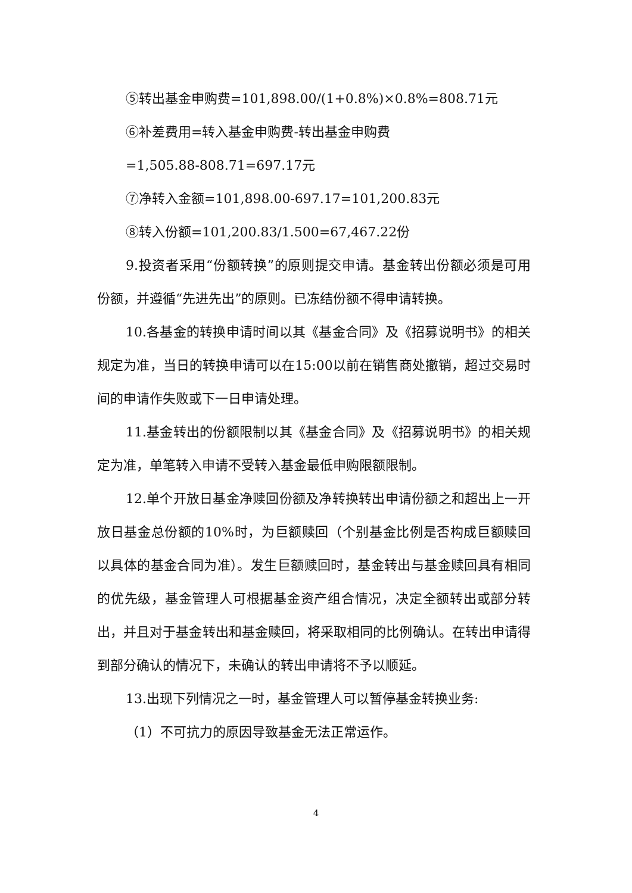⑤转出基金申购费=101,898.00/(1+0.8%)×0.8%=808.71元
⑥补差费用=转入基金申购费-转出基金申购费
=1,505.88-808.71=697.17元
⑦净转入金额=101,898.00-697.17=101,200.83元
⑧转入份额=101,200.83/1.500=67,467.22份
9.投资者采用“份额转换”的原则提交申请。基金转出份额必须是可用份额，并遵循“先进先出”的原则。已冻结份额不得申请转换。
10.各基金的转换申请时间以其《基金合同》及《招募说明书》的相关规定为准，当日的转换申请可以在15:00以前在销售商处撤销，超过交易时间的申请作失败或下一日申请处理。
11.基金转出的份额限制以其《基金合同》及《招募说明书》的相关规定为准，单笔转入申请不受转入基金最低申购限额限制。
12.单个开放日基金净赎回份额及净转换转出申请份额之和超出上一开放日基金总份额的10%时，为巨额赎回（个别基金比例是否构成巨额赎回以具体的基金合同为准）。发生巨额赎回时，基金转出与基金赎回具有相同的优先级，基金管理人可根据基金资产组合情况，决定全额转出或部分转出，并且对于基金转出和基金赎回，将采取相同的比例确认。在转出申请得到部分确认的情况下，未确认的转出申请将不予以顺延。
13.出现下列情况之一时，基金管理人可以暂停基金转换业务:
（1）不可抗力的原因导致基金无法正常运作。
4